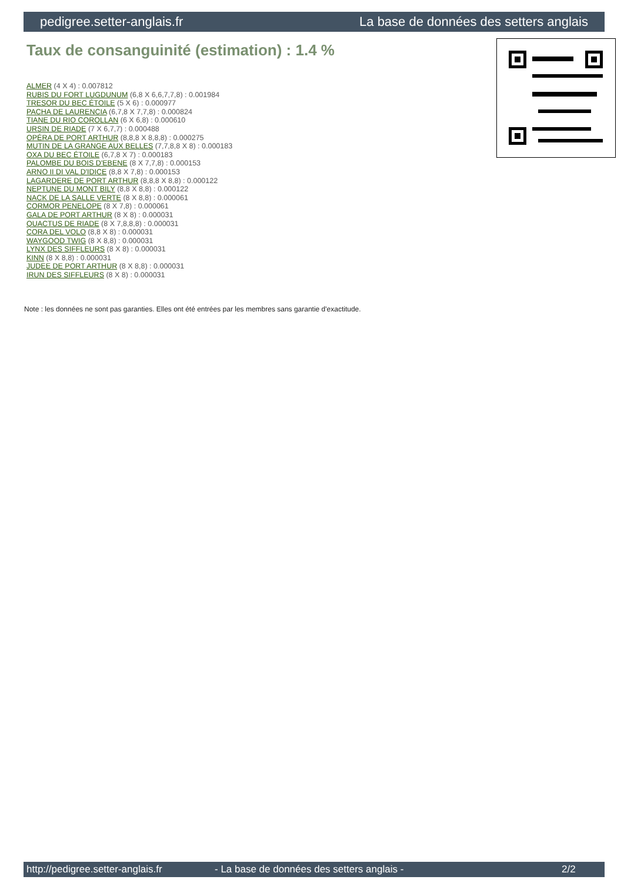pedigree.setter-anglais.fr La base de données des setters anglais
Taux de consanguinité (estimation) : 1.4 %
ALMER (4 X 4) : 0.007812
RUBIS DU FORT LUGDUNUM (6,8 X 6,6,7,7,8) : 0.001984
TRESOR DU BEC ÉTOILE (5 X 6) : 0.000977
PACHA DE LAURENCIA (6,7,8 X 7,7,8) : 0.000824
TIANE DU RIO COROLLAN (6 X 6,8) : 0.000610
URSIN DE RIADE (7 X 6,7,7) : 0.000488
OPÉRA DE PORT ARTHUR (8,8,8 X 8,8,8) : 0.000275
MUTIN DE LA GRANGE AUX BELLES (7,7,8,8 X 8) : 0.000183
OXA DU BEC ÉTOILE (6,7,8 X 7) : 0.000183
PALOMBE DU BOIS D'EBENE (8 X 7,7,8) : 0.000153
ARNO II DI VAL D'IDICE (8,8 X 7,8) : 0.000153
LAGARDERE DE PORT ARTHUR (8,8,8 X 8,8) : 0.000122
NEPTUNE DU MONT BILY (8,8 X 8,8) : 0.000122
NACK DE LA SALLE VERTE (8 X 8,8) : 0.000061
CORMOR PENELOPE (8 X 7,8) : 0.000061
GALA DE PORT ARTHUR (8 X 8) : 0.000031
QUACTUS DE RIADE (8 X 7,8,8,8) : 0.000031
CORA DEL VOLO (8,8 X 8) : 0.000031
WAYGOOD TWIG (8 X 8,8) : 0.000031
LYNX DES SIFFLEURS (8 X 8) : 0.000031
KINN (8 X 8,8) : 0.000031
JUDEE DE PORT ARTHUR (8 X 8,8) : 0.000031
IRUN DES SIFFLEURS (8 X 8) : 0.000031
Note : les données ne sont pas garanties. Elles ont été entrées par les membres sans garantie d'exactitude.
http://pedigree.setter-anglais.fr - La base de données des setters anglais - 2/2